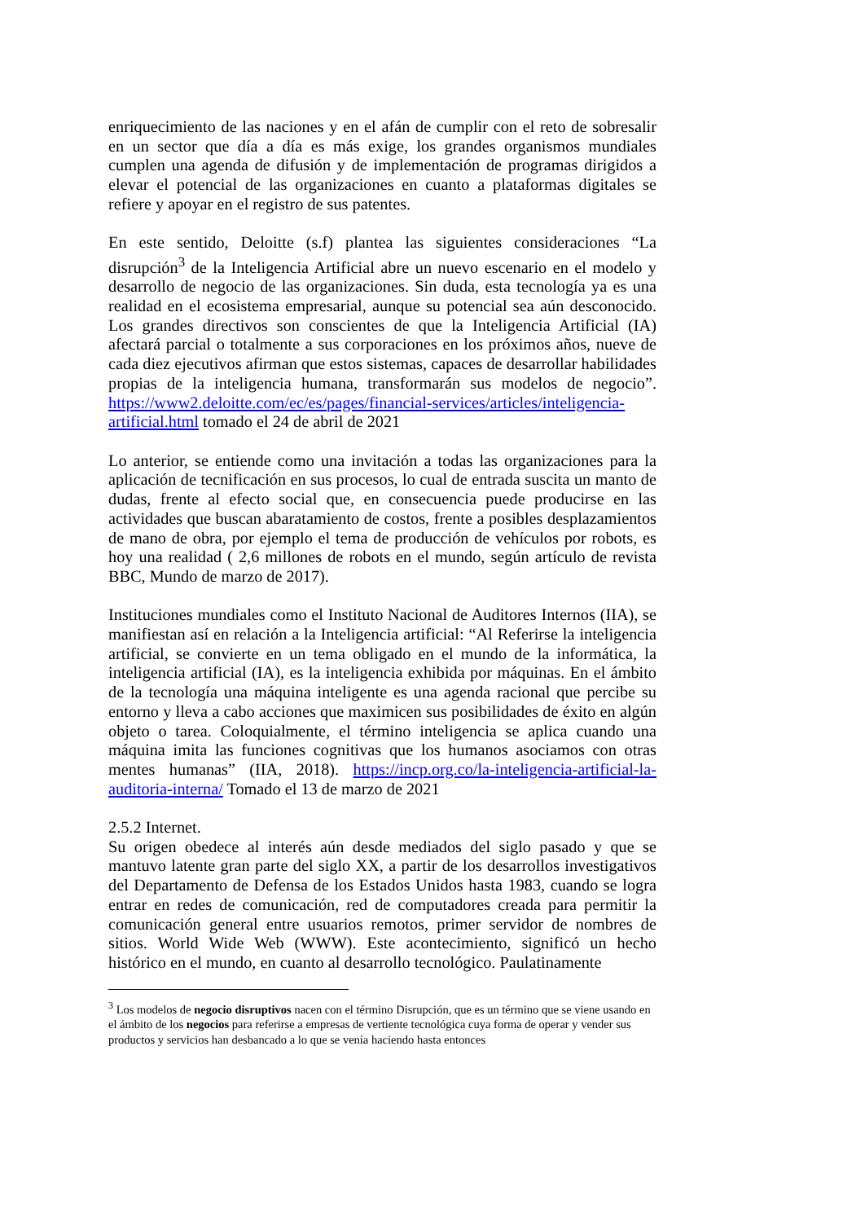enriquecimiento de las naciones y en el afán de cumplir con el reto de sobresalir en un sector que día a día es más exige, los grandes organismos mundiales cumplen una agenda de difusión y de implementación de programas dirigidos a elevar el potencial de las organizaciones en cuanto a plataformas digitales se refiere y apoyar en el registro de sus patentes.
En este sentido, Deloitte (s.f) plantea las siguientes consideraciones “La disrupción<sup>3</sup> de la Inteligencia Artificial abre un nuevo escenario en el modelo y desarrollo de negocio de las organizaciones. Sin duda, esta tecnología ya es una realidad en el ecosistema empresarial, aunque su potencial sea aún desconocido. Los grandes directivos son conscientes de que la Inteligencia Artificial (IA) afectará parcial o totalmente a sus corporaciones en los próximos años, nueve de cada diez ejecutivos afirman que estos sistemas, capaces de desarrollar habilidades propias de la inteligencia humana, transformarán sus modelos de negocio”. https://www2.deloitte.com/ec/es/pages/financial-services/articles/inteligencia-artificial.html tomado el 24 de abril de 2021
Lo anterior, se entiende como una invitación a todas las organizaciones para la aplicación de tecnificación en sus procesos, lo cual de entrada suscita un manto de dudas, frente al efecto social que, en consecuencia puede producirse en las actividades que buscan abaratamiento de costos, frente a posibles desplazamientos de mano de obra, por ejemplo el tema de producción de vehículos por robots, es hoy una realidad ( 2,6 millones de robots en el mundo, según artículo de revista BBC, Mundo de marzo de 2017).
Instituciones mundiales como el Instituto Nacional de Auditores Internos (IIA), se manifiestan así en relación a la Inteligencia artificial: “Al Referirse la inteligencia artificial, se convierte en un tema obligado en el mundo de la informática, la inteligencia artificial (IA), es la inteligencia exhibida por máquinas. En el ámbito de la tecnología una máquina inteligente es una agenda racional que percibe su entorno y lleva a cabo acciones que maximicen sus posibilidades de éxito en algún objeto o tarea. Coloquialmente, el término inteligencia se aplica cuando una máquina imita las funciones cognitivas que los humanos asociamos con otras mentes humanas” (IIA, 2018). https://incp.org.co/la-inteligencia-artificial-la-auditoria-interna/ Tomado el 13 de marzo de 2021
2.5.2 Internet.
Su origen obedece al interés aún desde mediados del siglo pasado y que se mantuvo latente gran parte del siglo XX, a partir de los desarrollos investigativos del Departamento de Defensa de los Estados Unidos hasta 1983, cuando se logra entrar en redes de comunicación, red de computadores creada para permitir la comunicación general entre usuarios remotos, primer servidor de nombres de sitios. World Wide Web (WWW). Este acontecimiento, significó un hecho histórico en el mundo, en cuanto al desarrollo tecnológico. Paulatinamente
<sup>3</sup> Los modelos de negocio disruptivos nacen con el término Disrupción, que es un término que se viene usando en el ámbito de los negocios para referirse a empresas de vertiente tecnológica cuya forma de operar y vender sus productos y servicios han desbancado a lo que se venía haciendo hasta entonces